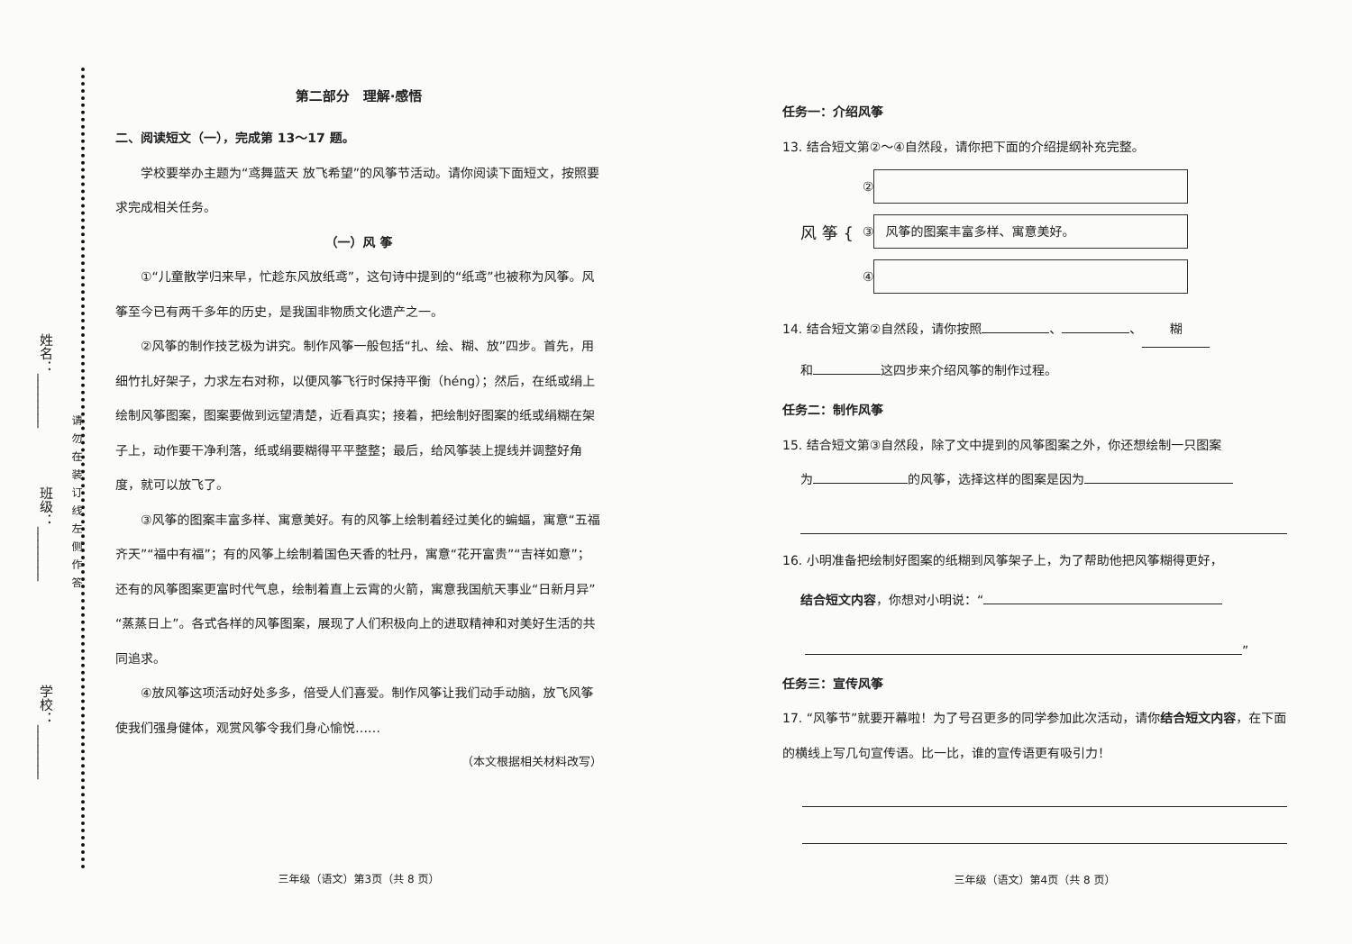姓名：________
班级：________
学校：________
请勿在装订线左侧作答
第二部分　理解·感悟
二、阅读短文（一），完成第 13～17 题。
学校要举办主题为“鸢舞蓝天 放飞希望”的风筝节活动。请你阅读下面短文，按照要求完成相关任务。
（一）风 筝
①“儿童散学归来早，忙趁东风放纸鸢”，这句诗中提到的“纸鸢”也被称为风筝。风筝至今已有两千多年的历史，是我国非物质文化遗产之一。
②风筝的制作技艺极为讲究。制作风筝一般包括“扎、绘、糊、放”四步。首先，用细竹扎好架子，力求左右对称，以便风筝飞行时保持平衡（héng）；然后，在纸或绢上绘制风筝图案，图案要做到远望清楚，近看真实；接着，把绘制好图案的纸或绢糊在架子上，动作要干净利落，纸或绢要糊得平平整整；最后，给风筝装上提线并调整好角度，就可以放飞了。
③风筝的图案丰富多样、寓意美好。有的风筝上绘制着经过美化的蝙蝠，寓意“五福齐天”“福中有福”；有的风筝上绘制着国色天香的牡丹，寓意“花开富贵”“吉祥如意”；还有的风筝图案更富时代气息，绘制着直上云霄的火箭，寓意我国航天事业“日新月异”“蒸蒸日上”。各式各样的风筝图案，展现了人们积极向上的进取精神和对美好生活的共同追求。
④放风筝这项活动好处多多，倍受人们喜爱。制作风筝让我们动手动脑，放飞风筝使我们强身健体，观赏风筝令我们身心愉悦……
（本文根据相关材料改写）
三年级（语文）第3页（共 8 页）
任务一：介绍风筝
13. 结合短文第②～④自然段，请你把下面的介绍提纲补充完整。
风 筝 {
②
③
风筝的图案丰富多样、寓意美好。
④
14. 结合短文第②自然段，请你按照 、 、 糊
和 这四步来介绍风筝的制作过程。
任务二：制作风筝
15. 结合短文第③自然段，除了文中提到的风筝图案之外，你还想绘制一只图案
为 的风筝，选择这样的图案是因为
16. 小明准备把绘制好图案的纸糊到风筝架子上，为了帮助他把风筝糊得更好，
结合短文内容，你想对小明说：“
”
任务三：宣传风筝
17. “风筝节”就要开幕啦！为了号召更多的同学参加此次活动，请你结合短文内容，在下面的横线上写几句宣传语。比一比，谁的宣传语更有吸引力！
三年级（语文）第4页（共 8 页）